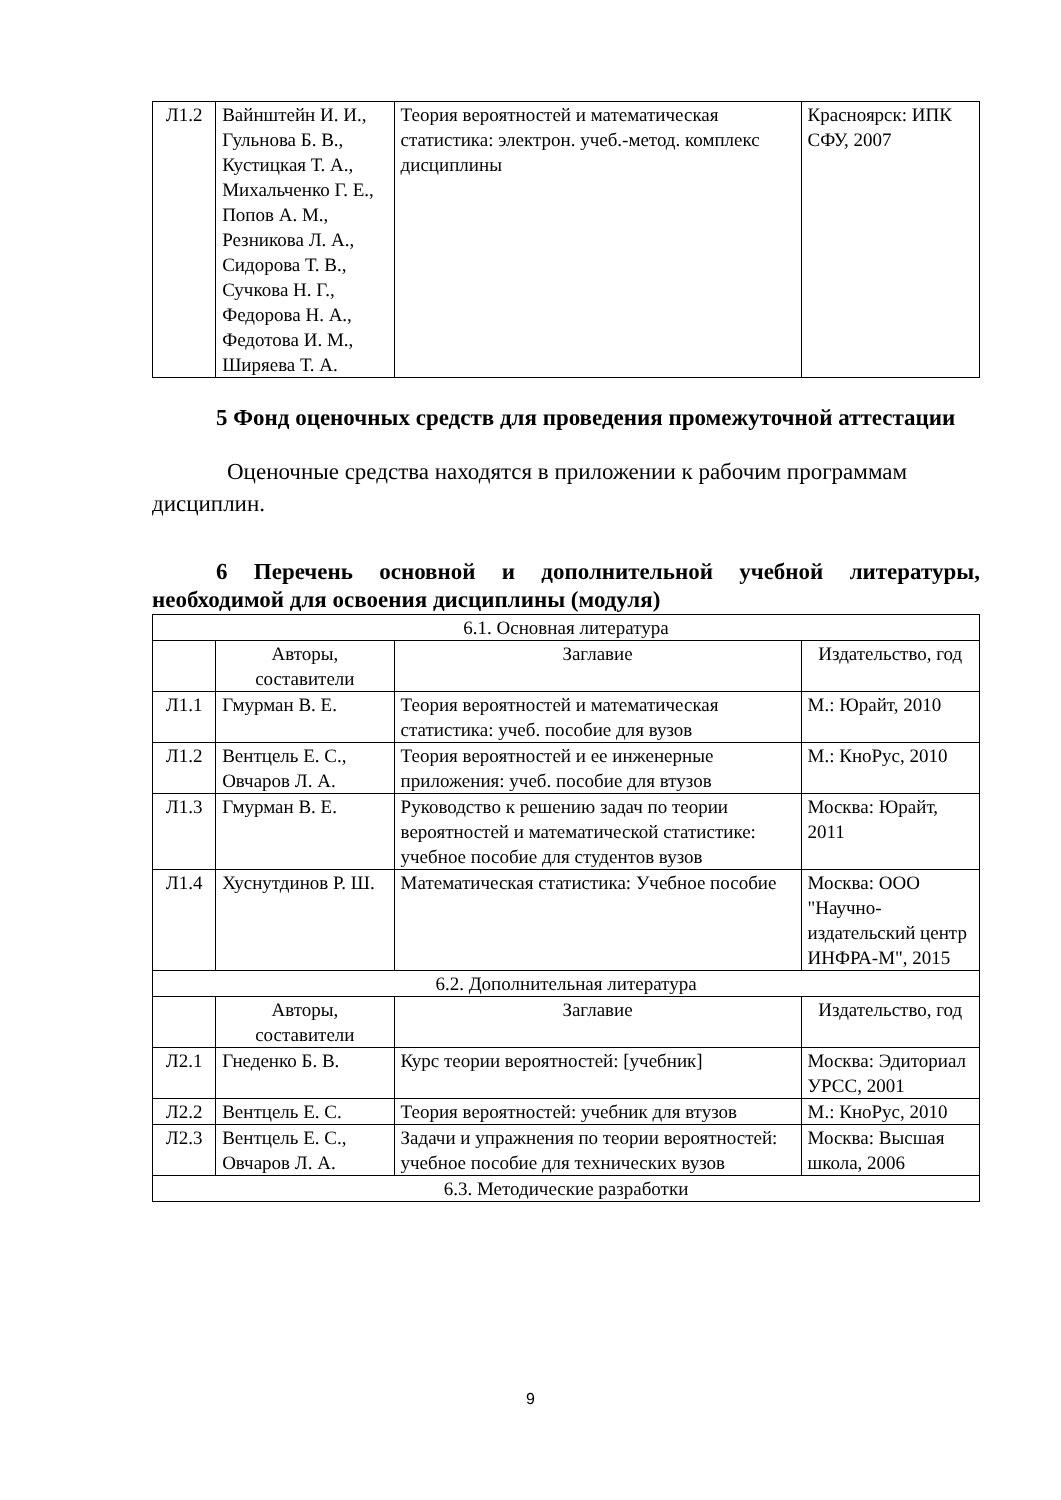| Л1.2 | Вайнштейн И. И., Гульнова Б. В., Кустицкая Т. А., Михальченко Г. Е., Попов А. М., Резникова Л. А., Сидорова Т. В., Сучкова Н. Г., Федорова Н. А., Федотова И. М., Ширяева Т. А. | Теория вероятностей и математическая статистика: электрон. учеб.-метод. комплекс дисциплины | Красноярск: ИПК СФУ, 2007 |
5 Фонд оценочных средств для проведения промежуточной аттестации
Оценочные средства находятся в приложении к рабочим программам дисциплин.
6 Перечень основной и дополнительной учебной литературы, необходимой для освоения дисциплины (модуля)
| 6.1. Основная литература | | | |
| | Авторы, составители | Заглавие | Издательство, год |
| Л1.1 | Гмурман В. Е. | Теория вероятностей и математическая статистика: учеб. пособие для вузов | М.: Юрайт, 2010 |
| Л1.2 | Вентцель Е. С., Овчаров Л. А. | Теория вероятностей и ее инженерные приложения: учеб. пособие для втузов | М.: КноРус, 2010 |
| Л1.3 | Гмурман В. Е. | Руководство к решению задач по теории вероятностей и математической статистике: учебное пособие для студентов вузов | Москва: Юрайт, 2011 |
| Л1.4 | Хуснутдинов Р. Ш. | Математическая статистика: Учебное пособие | Москва: ООО "Научно-издательский центр ИНФРА-М", 2015 |
| 6.2. Дополнительная литература | | | |
| | Авторы, составители | Заглавие | Издательство, год |
| Л2.1 | Гнеденко Б. В. | Курс теории вероятностей: [учебник] | Москва: Эдиториал УРСС, 2001 |
| Л2.2 | Вентцель Е. С. | Теория вероятностей: учебник для втузов | М.: КноРус, 2010 |
| Л2.3 | Вентцель Е. С., Овчаров Л. А. | Задачи и упражнения по теории вероятностей: учебное пособие для технических вузов | Москва: Высшая школа, 2006 |
| 6.3. Методические разработки | | | |
9